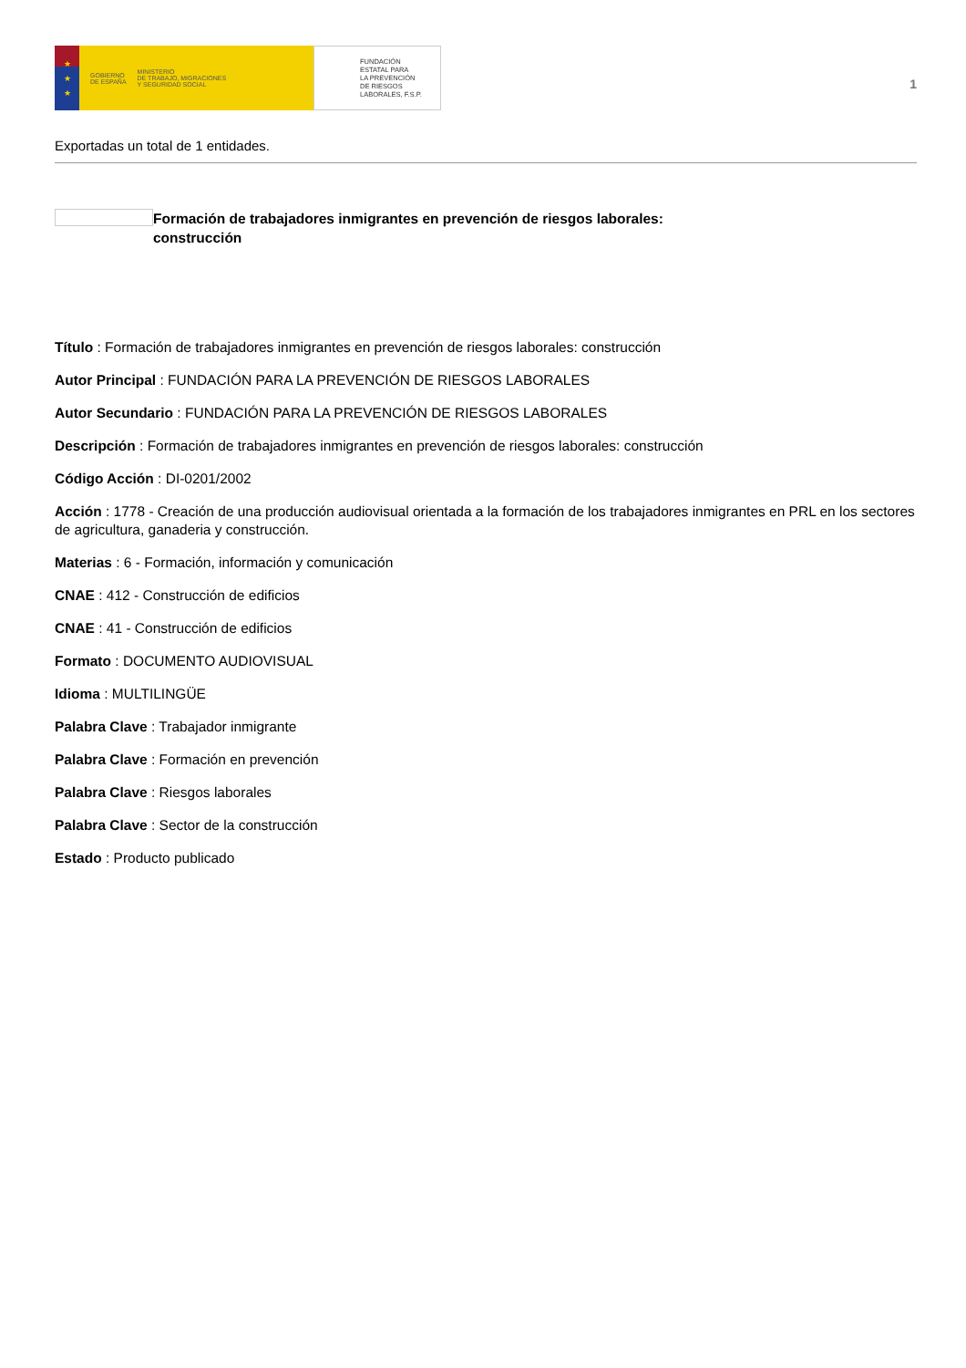★
★
★
GOBIERNO
DE ESPAÑA MINISTERIO
DE TRABAJO, MIGRACIONES
Y SEGURIDAD SOCIAL
FUNDACIÓN
ESTATAL PARA
LA PREVENCIÓN
DE RIESGOS
LABORALES, F.S.P.
1
Exportadas un total de 1 entidades.
Formación de trabajadores inmigrantes en prevención de riesgos laborales: construcción
Título : Formación de trabajadores inmigrantes en prevención de riesgos laborales: construcción
Autor Principal : FUNDACIÓN PARA LA PREVENCIÓN DE RIESGOS LABORALES
Autor Secundario : FUNDACIÓN PARA LA PREVENCIÓN DE RIESGOS LABORALES
Descripción : Formación de trabajadores inmigrantes en prevención de riesgos laborales: construcción
Código Acción : DI-0201/2002
Acción : 1778 - Creación de una producción audiovisual orientada a la formación de los trabajadores inmigrantes en PRL en los sectores de agricultura, ganaderia y construcción.
Materias : 6 - Formación, información y comunicación
CNAE : 412 - Construcción de edificios
CNAE : 41 - Construcción de edificios
Formato : DOCUMENTO AUDIOVISUAL
Idioma : MULTILINGÜE
Palabra Clave : Trabajador inmigrante
Palabra Clave : Formación en prevención
Palabra Clave : Riesgos laborales
Palabra Clave : Sector de la construcción
Estado : Producto publicado